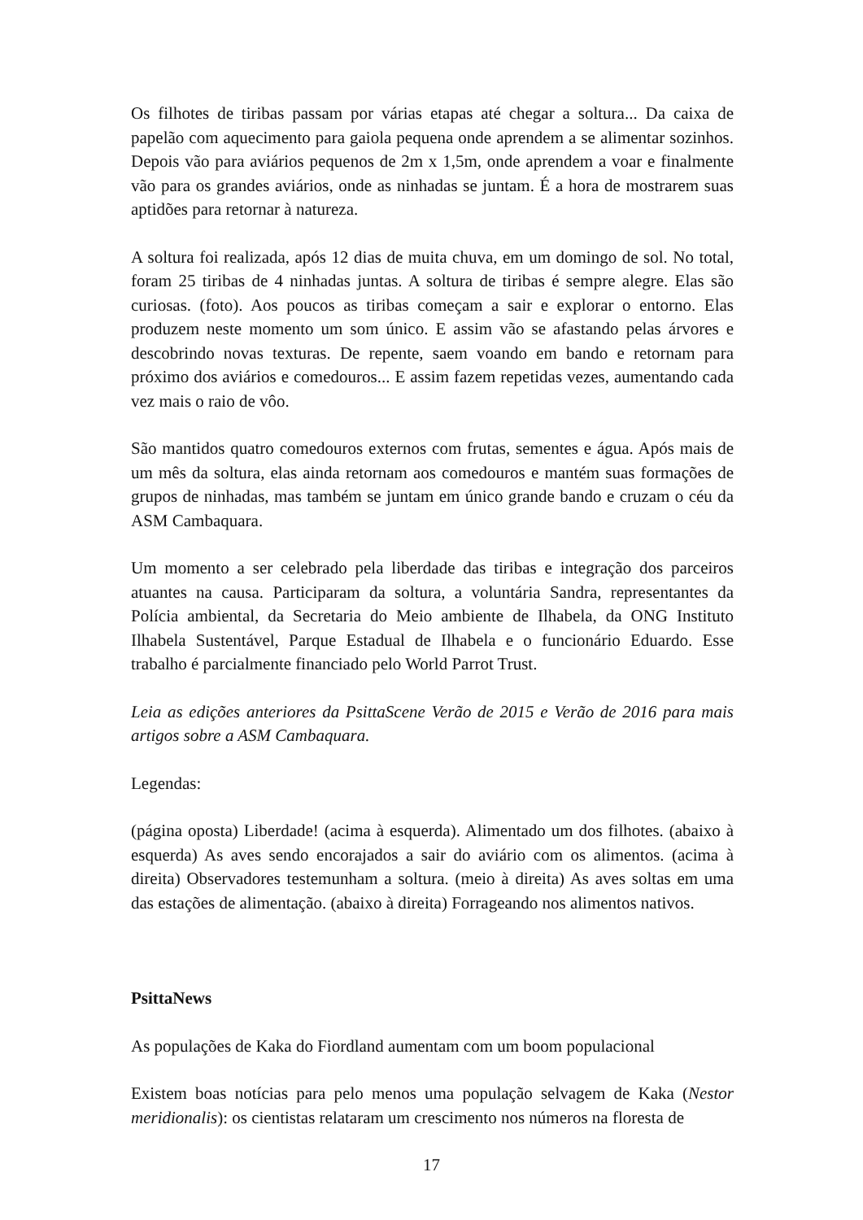Os filhotes de tiribas passam por várias etapas até chegar a soltura... Da caixa de papelão com aquecimento para gaiola pequena onde aprendem a se alimentar sozinhos. Depois vão para aviários pequenos de 2m x 1,5m, onde aprendem a voar e finalmente vão para os grandes aviários, onde as ninhadas se juntam. É a hora de mostrarem suas aptidões para retornar à natureza.
A soltura foi realizada, após 12 dias de muita chuva, em um domingo de sol. No total, foram 25 tiribas de 4 ninhadas juntas. A soltura de tiribas é sempre alegre. Elas são curiosas. (foto). Aos poucos as tiribas começam a sair e explorar o entorno. Elas produzem neste momento um som único. E assim vão se afastando pelas árvores e descobrindo novas texturas. De repente, saem voando em bando e retornam para próximo dos aviários e comedouros... E assim fazem repetidas vezes, aumentando cada vez mais o raio de vôo.
São mantidos quatro comedouros externos com frutas, sementes e água. Após mais de um mês da soltura, elas ainda retornam aos comedouros e mantém suas formações de grupos de ninhadas, mas também se juntam em único grande bando e cruzam o céu da ASM Cambaquara.
Um momento a ser celebrado pela liberdade das tiribas e integração dos parceiros atuantes na causa. Participaram da soltura, a voluntária Sandra, representantes da Polícia ambiental, da Secretaria do Meio ambiente de Ilhabela, da ONG Instituto Ilhabela Sustentável, Parque Estadual de Ilhabela e o funcionário Eduardo. Esse trabalho é parcialmente financiado pelo World Parrot Trust.
Leia as edições anteriores da PsittaScene Verão de 2015 e Verão de 2016 para mais artigos sobre a ASM Cambaquara.
Legendas:
(página oposta) Liberdade! (acima à esquerda). Alimentado um dos filhotes. (abaixo à esquerda) As aves sendo encorajados a sair do aviário com os alimentos. (acima à direita) Observadores testemunham a soltura. (meio à direita) As aves soltas em uma das estações de alimentação. (abaixo à direita) Forrageando nos alimentos nativos.
PsittaNews
As populações de Kaka do Fiordland aumentam com um boom populacional
Existem boas notícias para pelo menos uma população selvagem de Kaka (Nestor meridionalis): os cientistas relataram um crescimento nos números na floresta de
17